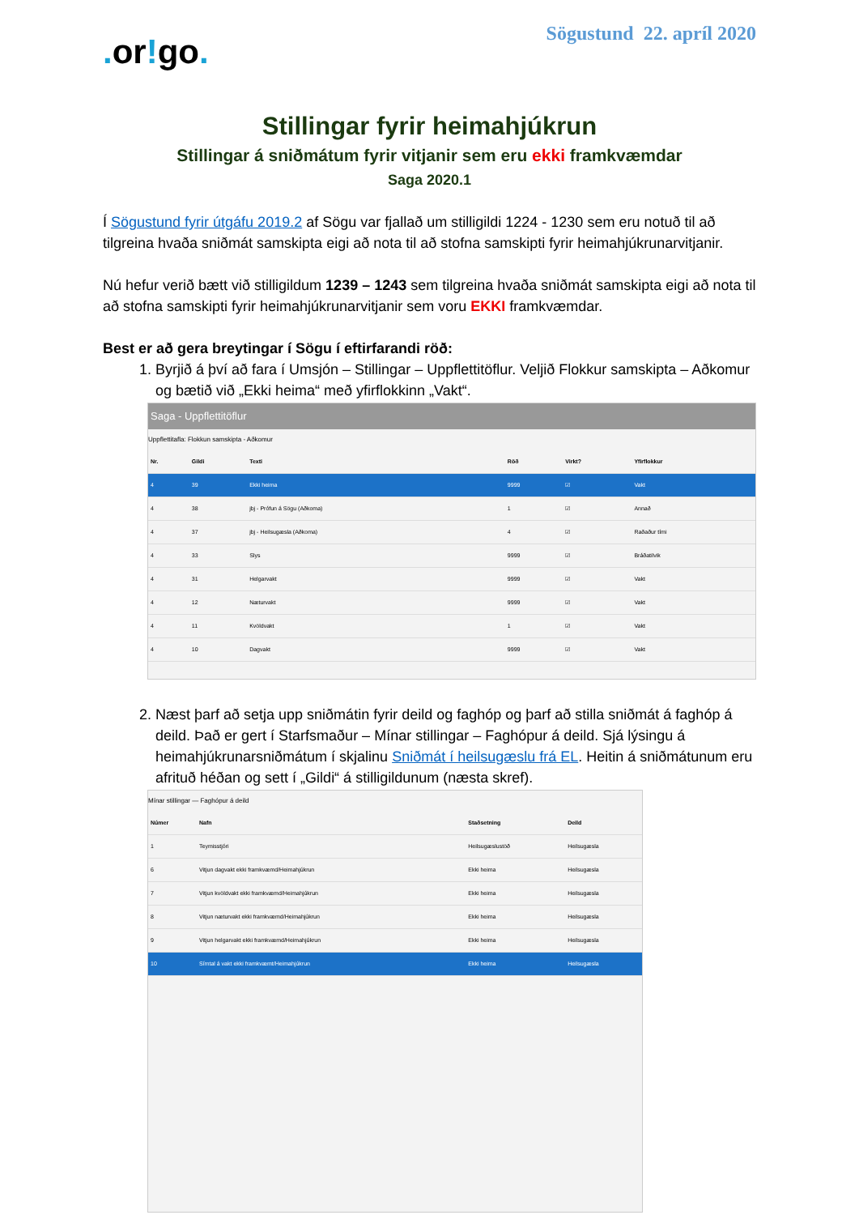. or!go.
Sögustund 22. apríl 2020
Stillingar fyrir heimahjúkrun
Stillingar á sniðmátum fyrir vitjanir sem eru ekki framkvæmdar
Saga 2020.1
Í Sögustund fyrir útgáfu 2019.2 af Sögu var fjallað um stilligildi 1224 - 1230 sem eru notuð til að tilgreina hvaða sniðmát samskipta eigi að nota til að stofna samskipti fyrir heimahjúkrunarvitjanir.
Nú hefur verið bætt við stilligildum 1239 – 1243 sem tilgreina hvaða sniðmát samskipta eigi að nota til að stofna samskipti fyrir heimahjúkrunarvitjanir sem voru EKKI framkvæmdar.
Best er að gera breytingar í Sögu í eftirfarandi röð:
1. Byrjið á því að fara í Umsjón – Stillingar – Uppflettitöflur. Veljið Flokkur samskipta – Aðkomur og bætið við „Ekki heima“ með yfirflokkinn „Vakt“.
Saga - Uppflettitöflur
Uppflettitafla: Flokkun samskipta - Aðkomur
| Nr. | Gildi | Texti | Röð | Virkt? | Yfirflokkur |
| --- | --- | --- | --- | --- | --- |
| 4 | 39 | Ekki heima | 9999 | ☑ | Vakt |
| 4 | 38 | jbj - Prófun á Sögu (Aðkoma) | 1 | ☑ | Annað |
| 4 | 37 | jbj - Heilsugæsla (Aðkoma) | 4 | ☑ | Raðaður tími |
| 4 | 33 | Slys | 9999 | ☑ | Bráðatilvik |
| 4 | 31 | Helgarvakt | 9999 | ☑ | Vakt |
| 4 | 12 | Næturvakt | 9999 | ☑ | Vakt |
| 4 | 11 | Kvöldvakt | 1 | ☑ | Vakt |
| 4 | 10 | Dagvakt | 9999 | ☑ | Vakt |
2. Næst þarf að setja upp sniðmátin fyrir deild og faghóp og þarf að stilla sniðmát á faghóp á deild. Það er gert í Starfsmaður – Mínar stillingar – Faghópur á deild. Sjá lýsingu á heimahjúkrunarsniðmátum í skjalinu Sniðmát í heilsugæslu frá EL. Heitin á sniðmátunum eru afrituð héðan og sett í „Gildi“ á stilligildunum (næsta skref).
Mínar stillingar — Faghópur á deild
| Númer | Nafn | Staðsetning | Deild |
| --- | --- | --- | --- |
| 1 | Teymisstjóri | Heilsugæslustöð | Heilsugæsla |
| 6 | Vitjun dagvakt ekki framkvæmd/Heimahjúkrun | Ekki heima | Heilsugæsla |
| 7 | Vitjun kvöldvakt ekki framkvæmd/Heimahjúkrun | Ekki heima | Heilsugæsla |
| 8 | Vitjun næturvakt ekki framkvæmd/Heimahjúkrun | Ekki heima | Heilsugæsla |
| 9 | Vitjun helgarvakt ekki framkvæmd/Heimahjúkrun | Ekki heima | Heilsugæsla |
| 10 | Símtal á vakt ekki framkvæmt/Heimahjúkrun | Ekki heima | Heilsugæsla |